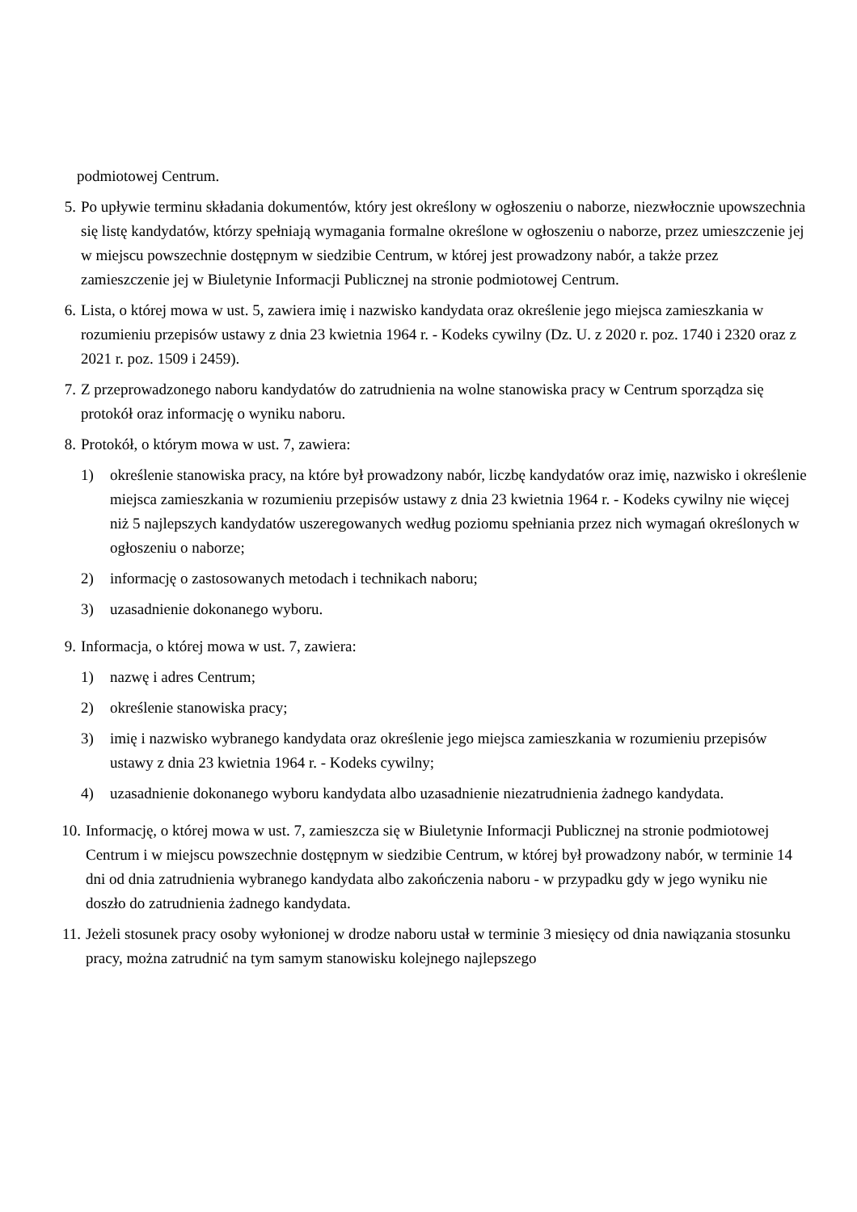podmiotowej Centrum.
5. Po upływie terminu składania dokumentów, który jest określony w ogłoszeniu o naborze, niezwłocznie upowszechnia się listę kandydatów, którzy spełniają wymagania formalne określone w ogłoszeniu o naborze, przez umieszczenie jej w miejscu powszechnie dostępnym w siedzibie Centrum, w której jest prowadzony nabór, a także przez zamieszczenie jej w Biuletynie Informacji Publicznej na stronie podmiotowej Centrum.
6. Lista, o której mowa w ust. 5, zawiera imię i nazwisko kandydata oraz określenie jego miejsca zamieszkania w rozumieniu przepisów ustawy z dnia 23 kwietnia 1964 r. - Kodeks cywilny (Dz. U. z 2020 r. poz. 1740 i 2320 oraz z 2021 r. poz. 1509 i 2459).
7. Z przeprowadzonego naboru kandydatów do zatrudnienia na wolne stanowiska pracy w Centrum sporządza się protokół oraz informację o wyniku naboru.
8. Protokół, o którym mowa w ust. 7, zawiera:
1) określenie stanowiska pracy, na które był prowadzony nabór, liczbę kandydatów oraz imię, nazwisko i określenie miejsca zamieszkania w rozumieniu przepisów ustawy z dnia 23 kwietnia 1964 r. - Kodeks cywilny nie więcej niż 5 najlepszych kandydatów uszeregowanych według poziomu spełniania przez nich wymagań określonych w ogłoszeniu o naborze;
2) informację o zastosowanych metodach i technikach naboru;
3) uzasadnienie dokonanego wyboru.
9. Informacja, o której mowa w ust. 7, zawiera:
1) nazwę i adres Centrum;
2) określenie stanowiska pracy;
3) imię i nazwisko wybranego kandydata oraz określenie jego miejsca zamieszkania w rozumieniu przepisów ustawy z dnia 23 kwietnia 1964 r. - Kodeks cywilny;
4) uzasadnienie dokonanego wyboru kandydata albo uzasadnienie niezatrudnienia żadnego kandydata.
10.
Informację, o której mowa w ust. 7, zamieszcza się w Biuletynie Informacji Publicznej na stronie podmiotowej Centrum i w miejscu powszechnie dostępnym w siedzibie Centrum, w której był prowadzony nabór, w terminie 14 dni od dnia zatrudnienia wybranego kandydata albo zakończenia naboru - w przypadku gdy w jego wyniku nie doszło do zatrudnienia żadnego kandydata.
11.
Jeżeli stosunek pracy osoby wyłonionej w drodze naboru ustał w terminie 3 miesięcy od dnia nawiązania stosunku pracy, można zatrudnić na tym samym stanowisku kolejnego najlepszego